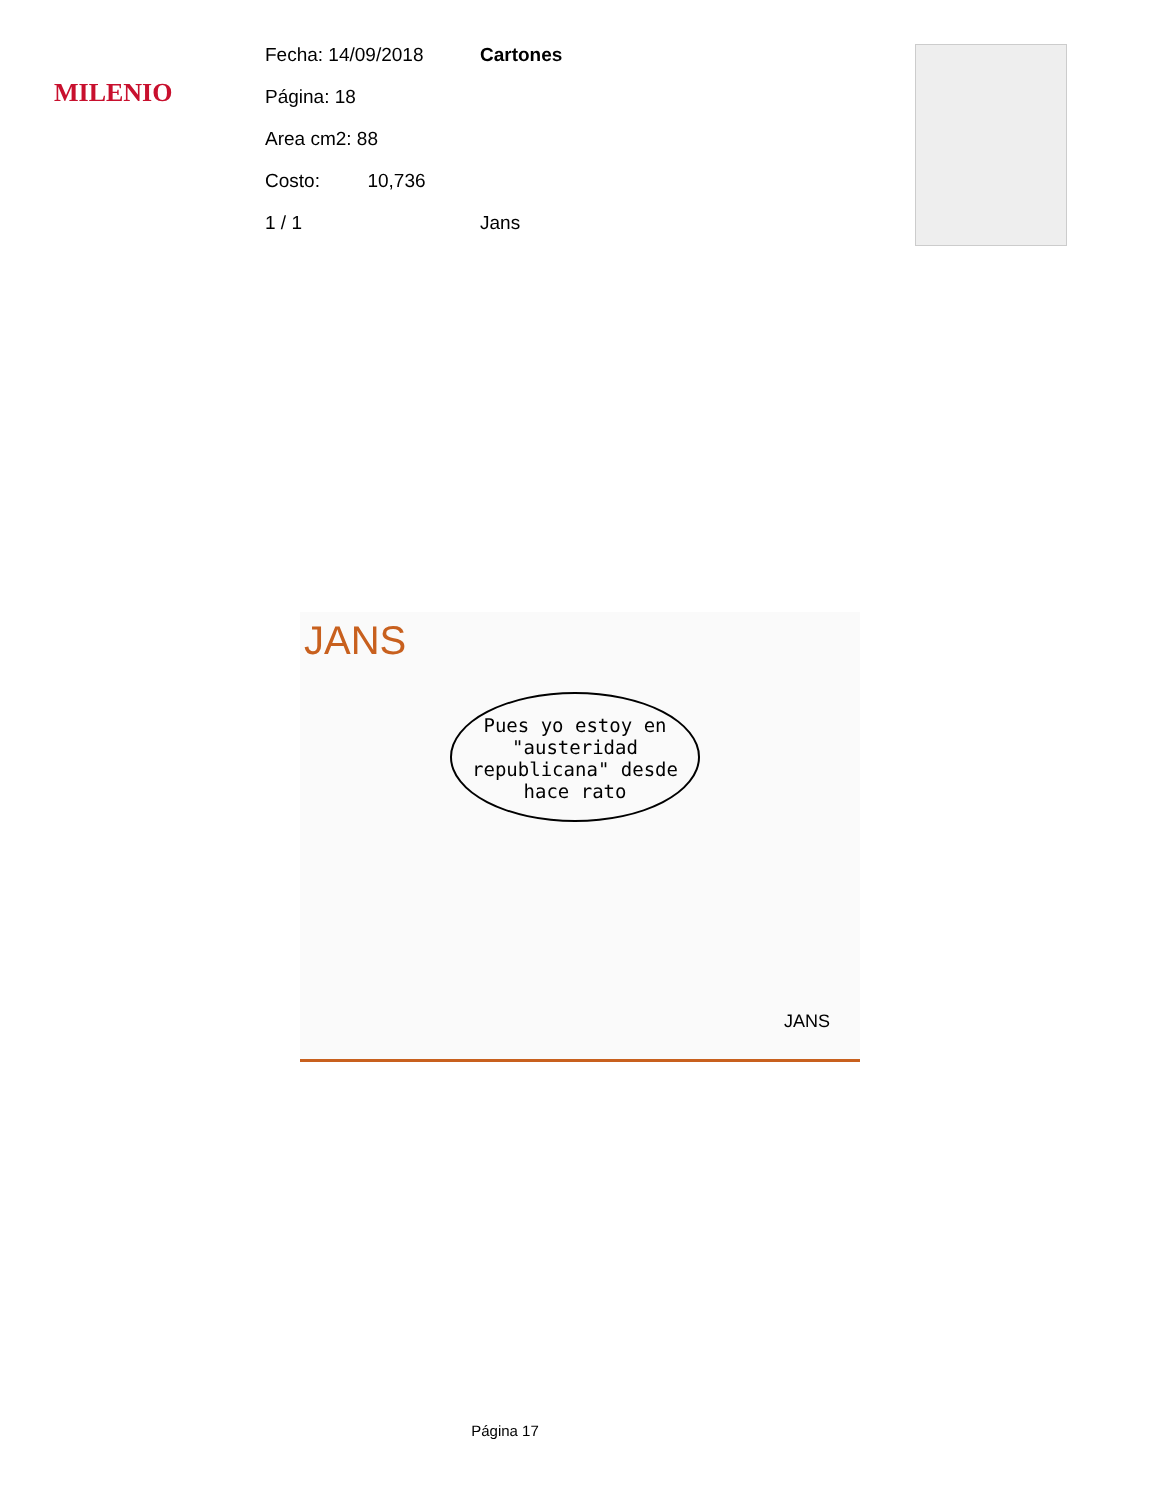MILENIO
Fecha: 14/09/2018 Cartones
Página: 18
Area cm2: 88
Costo: 10,736
1 / 1 Jans
JANS
Pues yo estoy en "austeridad republicana" desde hace rato
JANS
Página 17